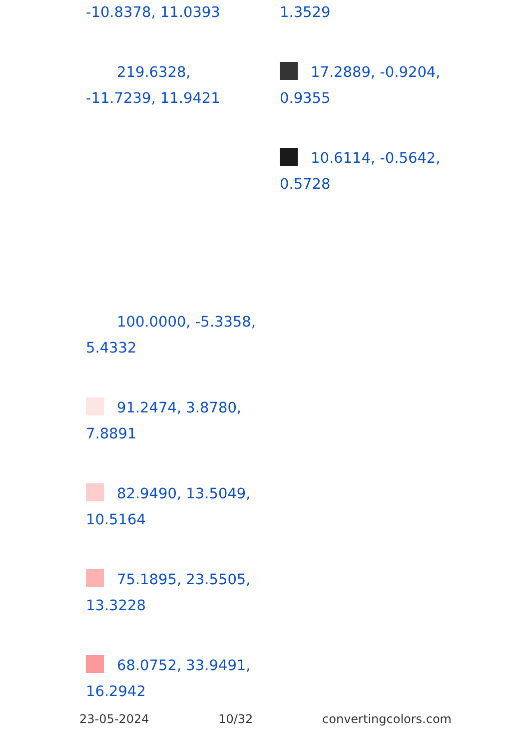-10.8378, 11.0393
219.6328,
-11.7239, 11.9421
100.0000, -5.3358,
5.4332
91.2474, 3.8780,
7.8891
82.9490, 13.5049,
10.5164
75.1895, 23.5505,
13.3228
68.0752, 33.9491,
16.2942
1.3529
17.2889, -0.9204,
0.9355
10.6114, -0.5642,
0.5728
23-05-2024 10/32 convertingcolors.com